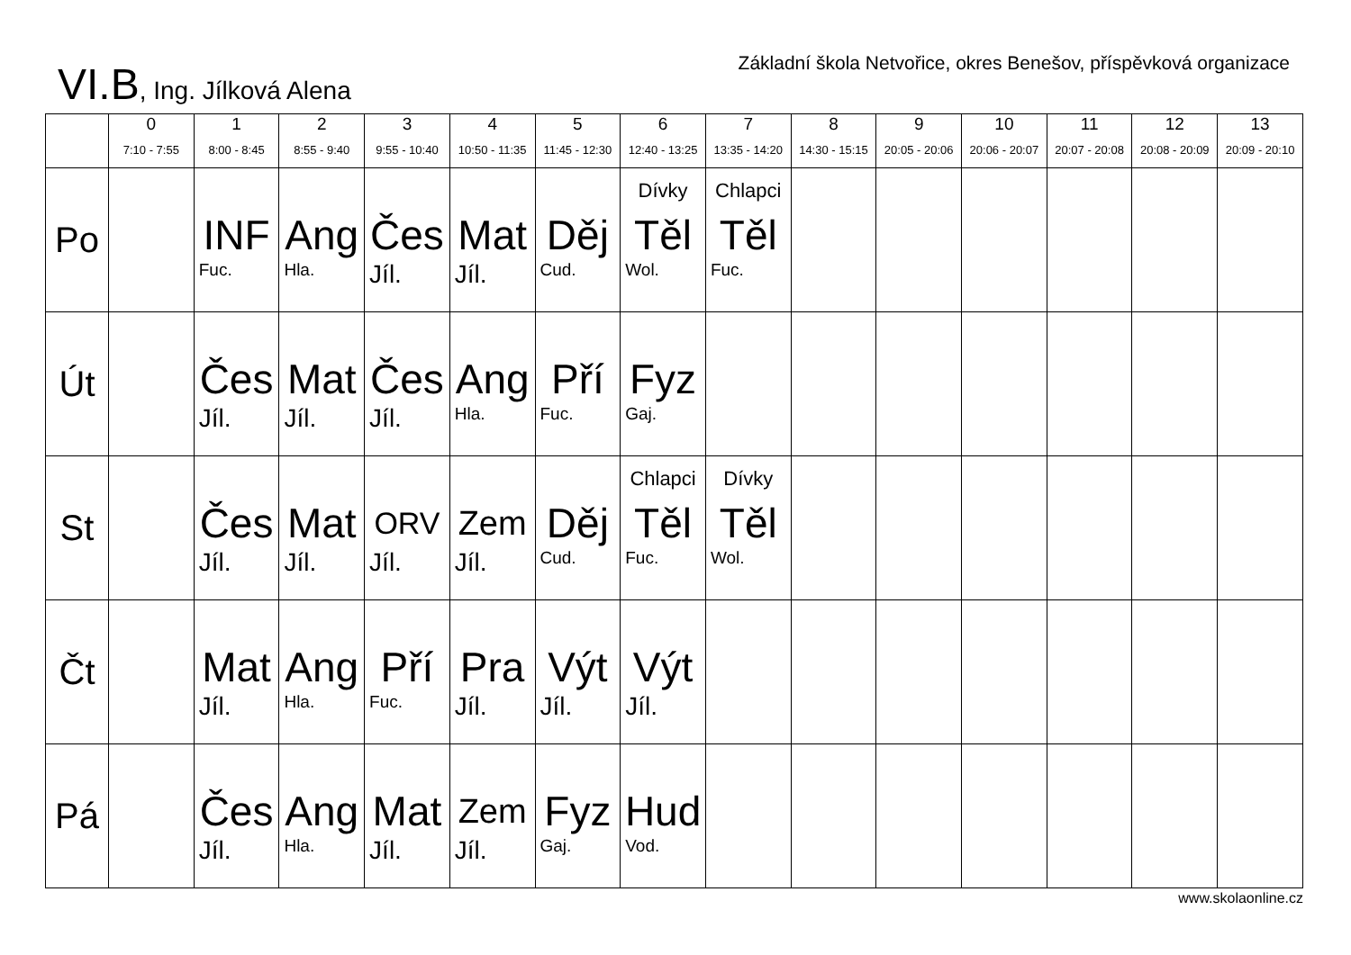VI.B, Ing. Jílková Alena
Základní škola Netvořice, okres Benešov, příspěvková organizace
| | 0 7:10 - 7:55 | 1 8:00 - 8:45 | 2 8:55 - 9:40 | 3 9:55 - 10:40 | 4 10:50 - 11:35 | 5 11:45 - 12:30 | 6 12:40 - 13:25 | 7 13:35 - 14:20 | 8 14:30 - 15:15 | 9 20:05 - 20:06 | 10 20:06 - 20:07 | 11 20:07 - 20:08 | 12 20:08 - 20:09 | 13 20:09 - 20:10 |
| --- | --- | --- | --- | --- | --- | --- | --- | --- | --- | --- | --- | --- | --- | --- |
| Po | | INF Fuc. | Ang Hla. | Čes Jíl. | Mat Jíl. | Děj Cud. | Dívky Těl Wol. | Chlapci Těl Fuc. | | | | | | |
| Út | | Čes Jíl. | Mat Jíl. | Čes Jíl. | Ang Hla. | Pří Fuc. | Fyz Gaj. | | | | | | | |
| St | | Čes Jíl. | Mat Jíl. | ORV Jíl. | Zem Jíl. | Děj Cud. | Chlapci Těl Fuc. | Dívky Těl Wol. | | | | | | |
| Čt | | Mat Jíl. | Ang Hla. | Pří Fuc. | Pra Jíl. | Výt Jíl. | Výt Jíl. | | | | | | | |
| Pá | | Čes Jíl. | Ang Hla. | Mat Jíl. | Zem Jíl. | Fyz Gaj. | Hud Vod. | | | | | | | |
www.skolaonline.cz